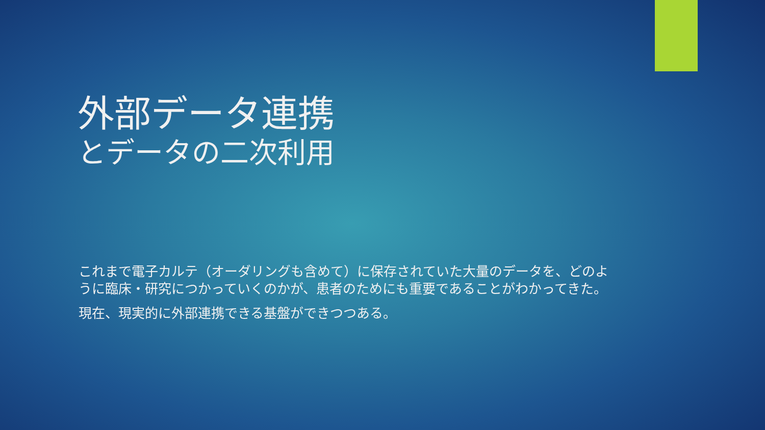外部データ連携
とデータの二次利用
これまで電子カルテ（オーダリングも含めて）に保存されていた大量のデータを、どのように臨床・研究につかっていくのかが、患者のためにも重要であることがわかってきた。
現在、現実的に外部連携できる基盤ができつつある。